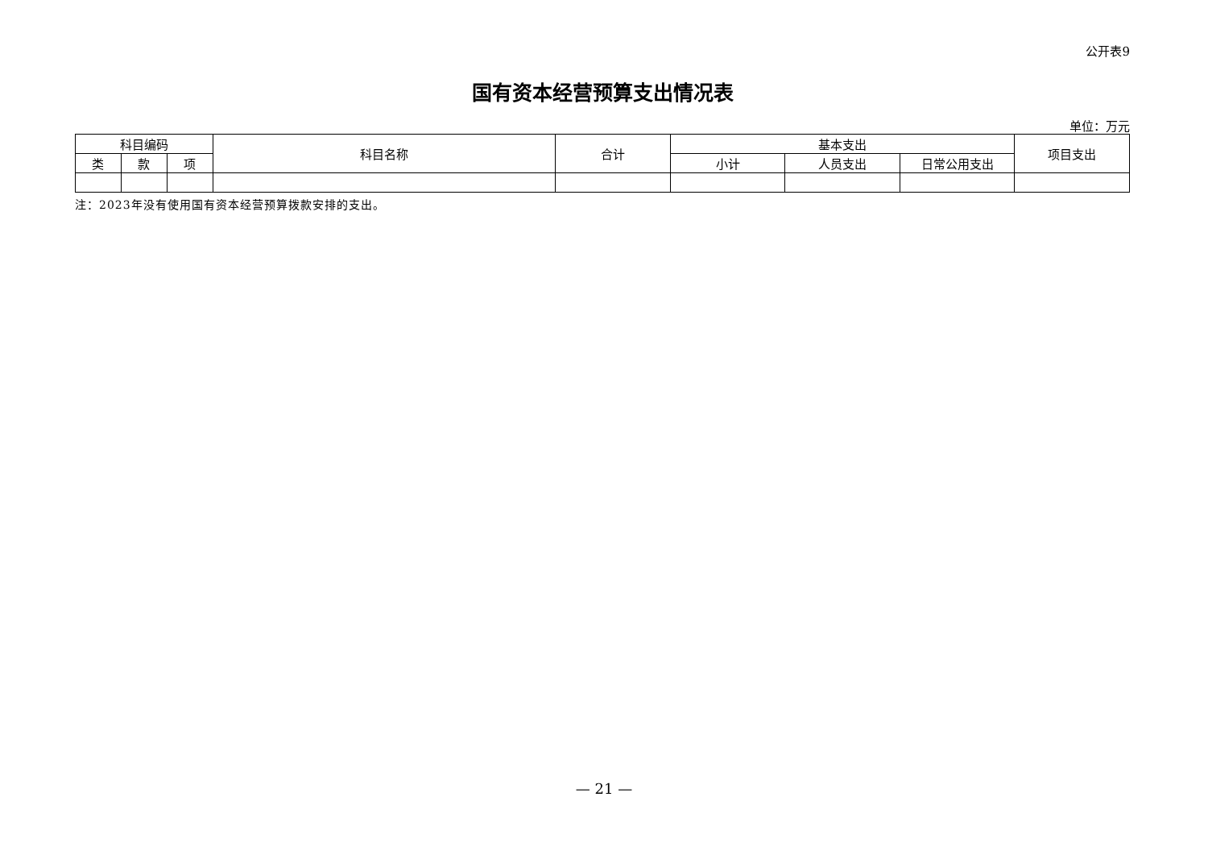公开表9
国有资本经营预算支出情况表
单位：万元
| 科目编码 | | | 科目名称 | 合计 | 基本支出 | | | 项目支出 |
| --- | --- | --- | --- | --- | --- | --- | --- | --- |
| 类 | 款 | 项 | | | 小计 | 人员支出 | 日常公用支出 | |
注：2023年没有使用国有资本经营预算拨款安排的支出。
— 21 —